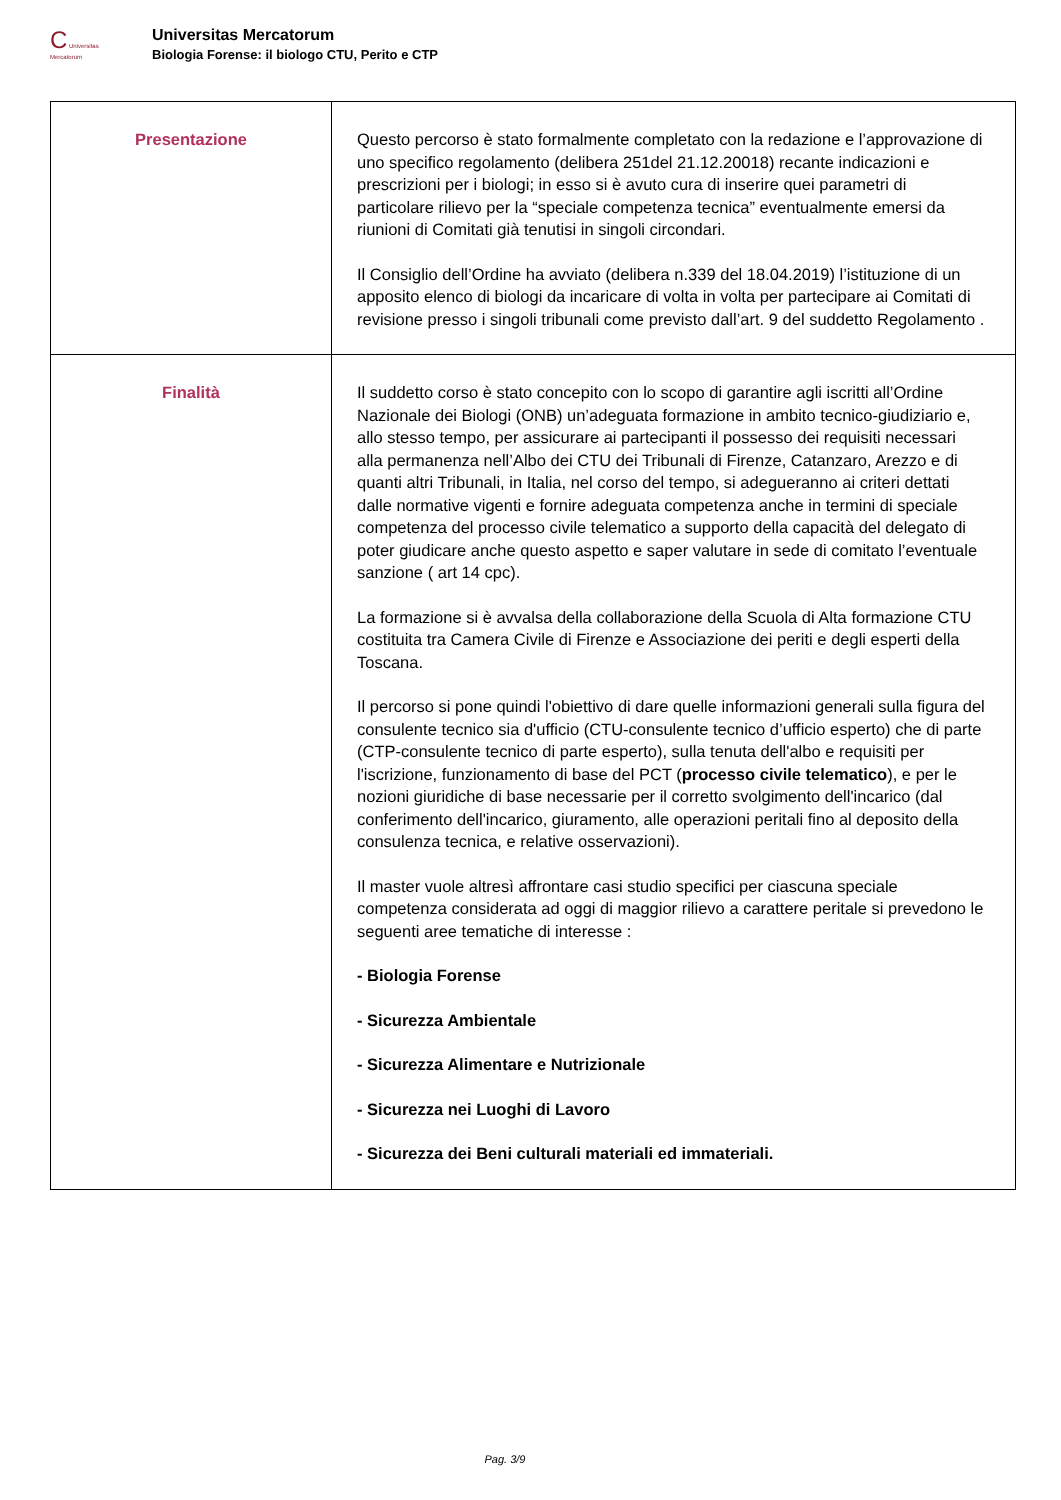C Universitas Mercatorum
Universitas Mercatorum
Biologia Forense: il biologo CTU, Perito e CTP
| Presentazione | Questo percorso è stato formalmente completato con la redazione e l’approvazione di uno specifico regolamento (delibera 251del 21.12.20018) recante indicazioni e prescrizioni per i biologi; in esso si è avuto cura di inserire quei parametri di particolare rilievo per la “speciale competenza tecnica” eventualmente emersi da riunioni di Comitati già tenutisi in singoli circondari. Il Consiglio dell’Ordine ha avviato (delibera n.339 del 18.04.2019) l’istituzione di un apposito elenco di biologi da incaricare di volta in volta per partecipare ai Comitati di revisione presso i singoli tribunali come previsto dall’art. 9 del suddetto Regolamento . |
| Finalità | Il suddetto corso è stato concepito con lo scopo di garantire agli iscritti all’Ordine Nazionale dei Biologi (ONB) un’adeguata formazione in ambito tecnico-giudiziario e, allo stesso tempo, per assicurare ai partecipanti il possesso dei requisiti necessari alla permanenza nell’Albo dei CTU dei Tribunali di Firenze, Catanzaro, Arezzo e di quanti altri Tribunali, in Italia, nel corso del tempo, si adegueranno ai criteri dettati dalle normative vigenti e fornire adeguata competenza anche in termini di speciale competenza del processo civile telematico a supporto della capacità del delegato di poter giudicare anche questo aspetto e saper valutare in sede di comitato l’eventuale sanzione ( art 14 cpc). La formazione si è avvalsa della collaborazione della Scuola di Alta formazione CTU costituita tra Camera Civile di Firenze e Associazione dei periti e degli esperti della Toscana. Il percorso si pone quindi l'obiettivo di dare quelle informazioni generali sulla figura del consulente tecnico sia d'ufficio (CTU-consulente tecnico d’ufficio esperto) che di parte (CTP-consulente tecnico di parte esperto), sulla tenuta dell'albo e requisiti per l'iscrizione, funzionamento di base del PCT ( processo civile telematico ), e per le nozioni giuridiche di base necessarie per il corretto svolgimento dell'incarico (dal conferimento dell'incarico, giuramento, alle operazioni peritali fino al deposito della consulenza tecnica, e relative osservazioni). Il master vuole altresì affrontare casi studio specifici per ciascuna speciale competenza considerata ad oggi di maggior rilievo a carattere peritale si prevedono le seguenti aree tematiche di interesse : - Biologia Forense - Sicurezza Ambientale - Sicurezza Alimentare e Nutrizionale - Sicurezza nei Luoghi di Lavoro - Sicurezza dei Beni culturali materiali ed immateriali. |
Pag. 3/9